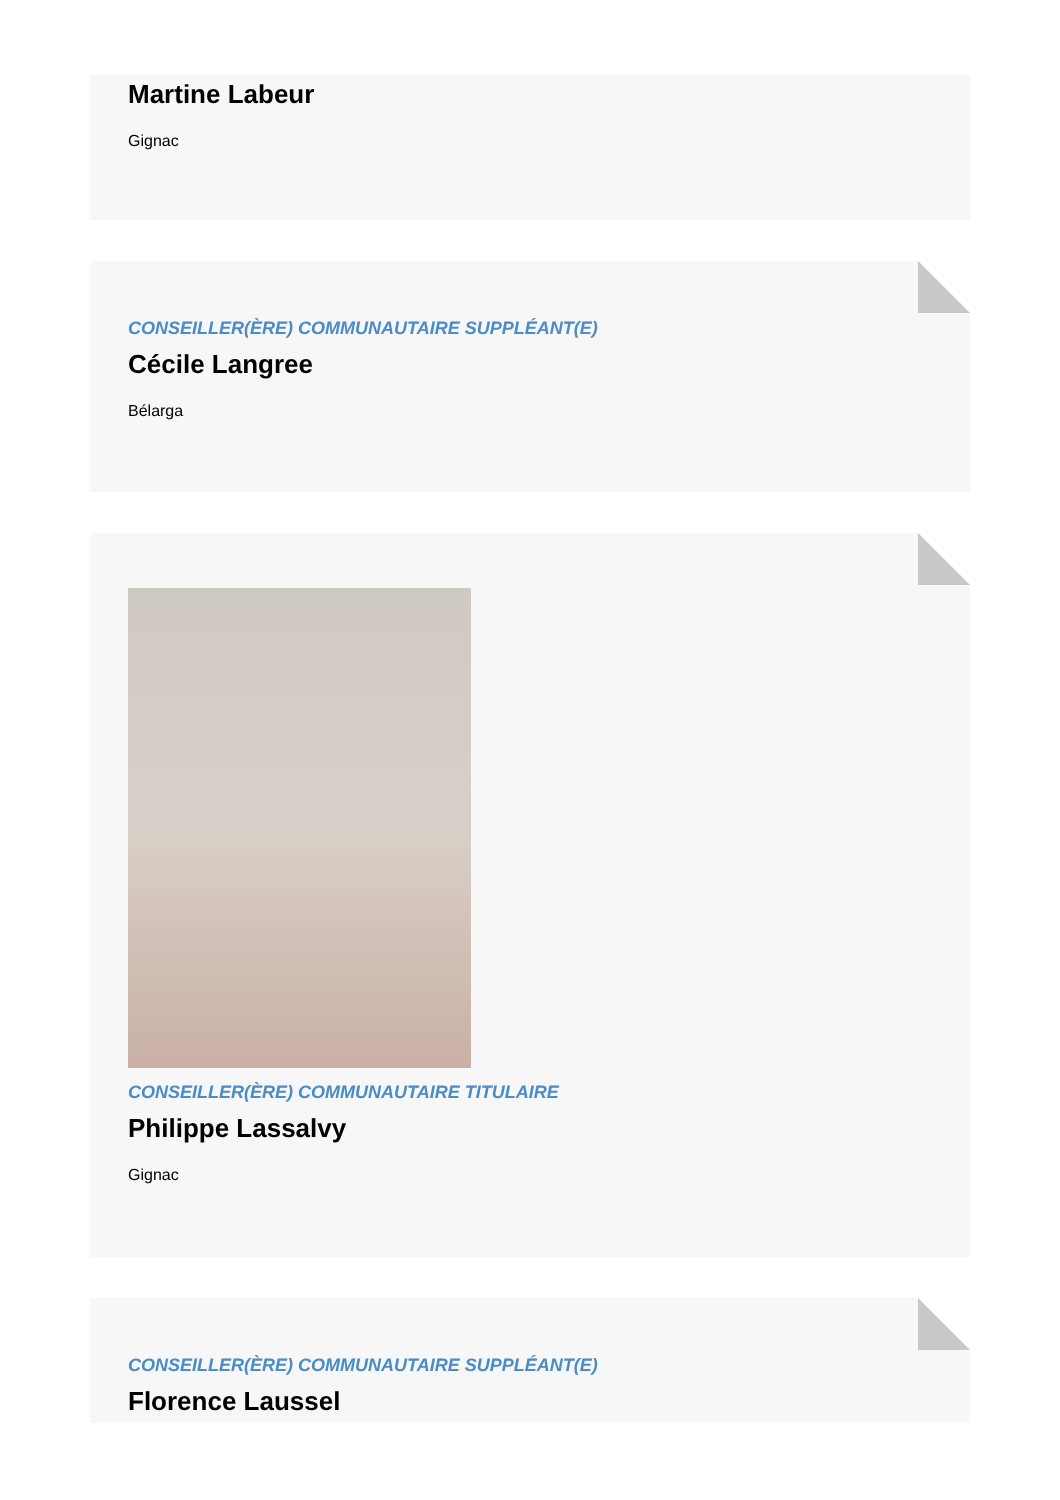Martine Labeur
Gignac
CONSEILLER(ÈRE) COMMUNAUTAIRE SUPPLÉANT(E)
Cécile Langree
Bélarga
CONSEILLER(ÈRE) COMMUNAUTAIRE TITULAIRE
Philippe Lassalvy
Gignac
CONSEILLER(ÈRE) COMMUNAUTAIRE SUPPLÉANT(E)
Florence Laussel